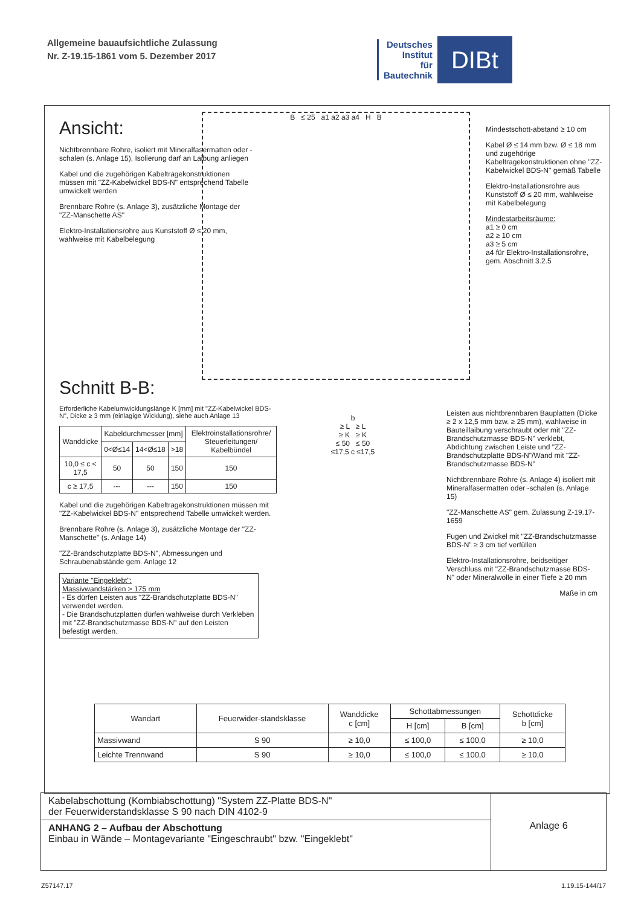Allgemeine bauaufsichtliche Zulassung
Nr. Z-19.15-1861 vom 5. Dezember 2017
Deutsches
Institut
für
Bautechnik
DIBt
Ansicht:
Nichtbrennbare Rohre, isoliert mit Mineralfasermatten oder -schalen (s. Anlage 15), Isolierung darf an Laibung anliegen
Kabel und die zugehörigen Kabeltragekonstruktionen müssen mit "ZZ-Kabelwickel BDS-N" entsprechend Tabelle umwickelt werden
Brennbare Rohre (s. Anlage 3), zusätzliche Montage der "ZZ-Manschette AS"
Elektro-Installationsrohre aus Kunststoff Ø ≤ 20 mm, wahlweise mit Kabelbelegung
B ≤ 25 a1 a2 a3 a4 H B
Mindestschott-abstand ≥ 10 cm
Kabel Ø ≤ 14 mm bzw. Ø ≤ 18 mm und zugehörige Kabeltragekonstruktionen ohne "ZZ-Kabelwickel BDS-N" gemäß Tabelle
Elektro-Installationsrohre aus Kunststoff Ø ≤ 20 mm, wahlweise mit Kabelbelegung
Mindestarbeitsräume:
a1 ≥ 0 cm
a2 ≥ 10 cm
a3 ≥ 5 cm
a4 für Elektro-Installationsrohre, gem. Abschnitt 3.2.5
Schnitt B-B:
Erforderliche Kabelumwicklungslänge K [mm] mit "ZZ-Kabelwickel BDS-N", Dicke ≥ 3 mm (einlagige Wicklung), siehe auch Anlage 13
| Wanddicke | Kabeldurchmesser [mm] | | | Elektroinstallationsrohre/ Steuerleitungen/ Kabelbündel |
| | 0<Ø≤14 | 14<Ø≤18 | >18 | |
| 10,0 ≤ c < 17,5 | 50 | 50 | 150 | 150 |
| c ≥ 17,5 | --- | --- | 150 | 150 |
Kabel und die zugehörigen Kabeltragekonstruktionen müssen mit "ZZ-Kabelwickel BDS-N" entsprechend Tabelle umwickelt werden.
Brennbare Rohre (s. Anlage 3), zusätzliche Montage der "ZZ-Manschette" (s. Anlage 14)
"ZZ-Brandschutzplatte BDS-N", Abmessungen und Schraubenabstände gem. Anlage 12
Variante "Eingeklebt":
Massivwandstärken > 175 mm
- Es dürfen Leisten aus "ZZ-Brandschutzplatte BDS-N" verwendet werden.
- Die Brandschutzplatten dürfen wahlweise durch Verkleben mit "ZZ-Brandschutzmasse BDS-N" auf den Leisten befestigt werden.
b
≥ L ≥ L
≥ K ≥ K
≤ 50 ≤ 50
≤17,5 c ≤17,5
Leisten aus nichtbrennbaren Bauplatten (Dicke ≥ 2 x 12,5 mm bzw. ≥ 25 mm), wahlweise in Bauteillaibung verschraubt oder mit "ZZ-Brandschutzmasse BDS-N" verklebt, Abdichtung zwischen Leiste und "ZZ-Brandschutzplatte BDS-N"/Wand mit "ZZ-Brandschutzmasse BDS-N"
Nichtbrennbare Rohre (s. Anlage 4) isoliert mit Mineralfasermatten oder -schalen (s. Anlage 15)
"ZZ-Manschette AS" gem. Zulassung Z-19.17-1659
Fugen und Zwickel mit "ZZ-Brandschutzmasse BDS-N" ≥ 3 cm tief verfüllen
Elektro-Installationsrohre, beidseitiger Verschluss mit "ZZ-Brandschutzmasse BDS-N" oder Mineralwolle in einer Tiefe ≥ 20 mm
Maße in cm
| Wandart | Feuerwider-standsklasse | Wanddicke c [cm] | Schottabmessungen | | Schottdicke b [cm] |
| | | | H [cm] | B [cm] | |
| Massivwand | S 90 | ≥ 10,0 | ≤ 100,0 | ≤ 100,0 | ≥ 10,0 |
| Leichte Trennwand | S 90 | ≥ 10,0 | ≤ 100,0 | ≤ 100,0 | ≥ 10,0 |
Kabelabschottung (Kombiabschottung) "System ZZ-Platte BDS-N"
der Feuerwiderstandsklasse S 90 nach DIN 4102-9
ANHANG 2 – Aufbau der Abschottung
Einbau in Wände – Montagevariante "Eingeschraubt" bzw. "Eingeklebt"
Anlage 6
Z57147.17 1.19.15-144/17